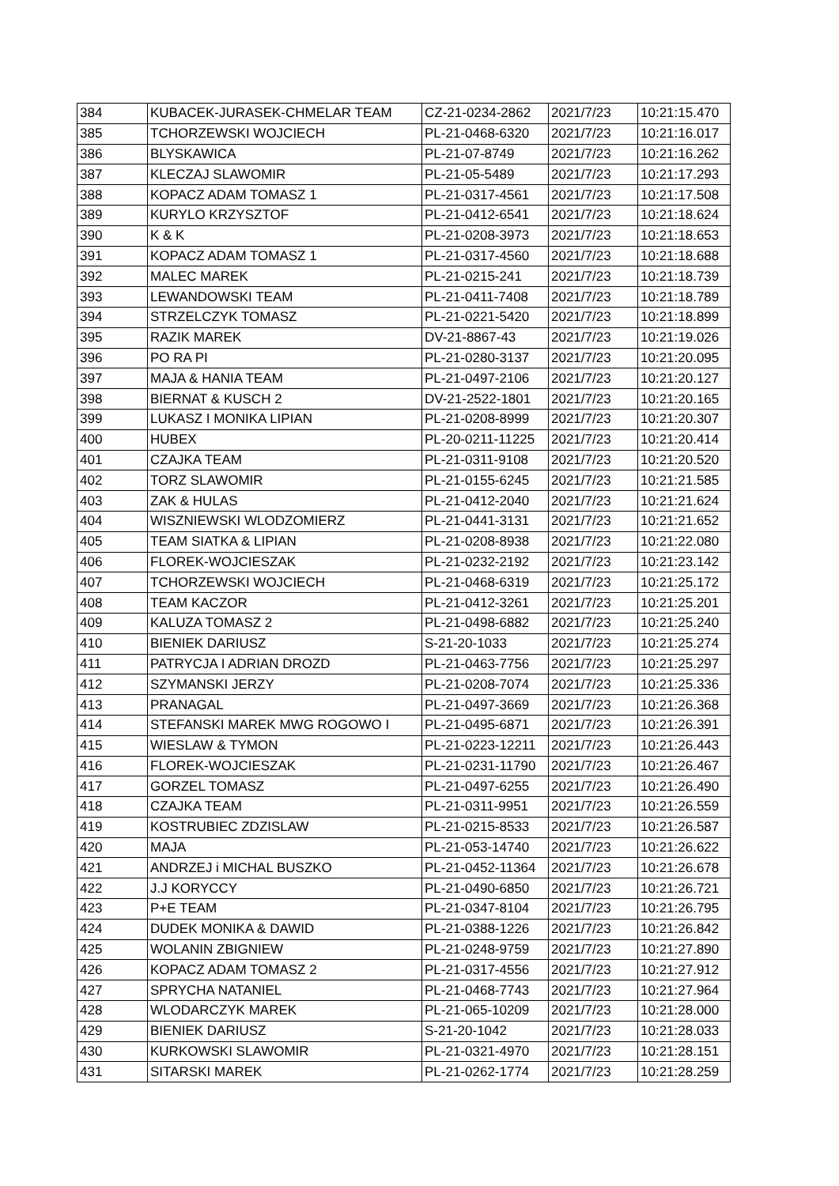| 384 | KUBACEK-JURASEK-CHMELAR TEAM | CZ-21-0234-2862 | 2021/7/23 | 10:21:15.470 |
| 385 | TCHORZEWSKI WOJCIECH | PL-21-0468-6320 | 2021/7/23 | 10:21:16.017 |
| 386 | BLYSKAWICA | PL-21-07-8749 | 2021/7/23 | 10:21:16.262 |
| 387 | KLECZAJ SLAWOMIR | PL-21-05-5489 | 2021/7/23 | 10:21:17.293 |
| 388 | KOPACZ ADAM TOMASZ 1 | PL-21-0317-4561 | 2021/7/23 | 10:21:17.508 |
| 389 | KURYLO KRZYSZTOF | PL-21-0412-6541 | 2021/7/23 | 10:21:18.624 |
| 390 | K & K | PL-21-0208-3973 | 2021/7/23 | 10:21:18.653 |
| 391 | KOPACZ ADAM TOMASZ 1 | PL-21-0317-4560 | 2021/7/23 | 10:21:18.688 |
| 392 | MALEC MAREK | PL-21-0215-241 | 2021/7/23 | 10:21:18.739 |
| 393 | LEWANDOWSKI TEAM | PL-21-0411-7408 | 2021/7/23 | 10:21:18.789 |
| 394 | STRZELCZYK TOMASZ | PL-21-0221-5420 | 2021/7/23 | 10:21:18.899 |
| 395 | RAZIK MAREK | DV-21-8867-43 | 2021/7/23 | 10:21:19.026 |
| 396 | PO RA PI | PL-21-0280-3137 | 2021/7/23 | 10:21:20.095 |
| 397 | MAJA & HANIA TEAM | PL-21-0497-2106 | 2021/7/23 | 10:21:20.127 |
| 398 | BIERNAT & KUSCH 2 | DV-21-2522-1801 | 2021/7/23 | 10:21:20.165 |
| 399 | LUKASZ I MONIKA LIPIAN | PL-21-0208-8999 | 2021/7/23 | 10:21:20.307 |
| 400 | HUBEX | PL-20-0211-11225 | 2021/7/23 | 10:21:20.414 |
| 401 | CZAJKA TEAM | PL-21-0311-9108 | 2021/7/23 | 10:21:20.520 |
| 402 | TORZ SLAWOMIR | PL-21-0155-6245 | 2021/7/23 | 10:21:21.585 |
| 403 | ZAK & HULAS | PL-21-0412-2040 | 2021/7/23 | 10:21:21.624 |
| 404 | WISZNIEWSKI WLODZOMIERZ | PL-21-0441-3131 | 2021/7/23 | 10:21:21.652 |
| 405 | TEAM SIATKA & LIPIAN | PL-21-0208-8938 | 2021/7/23 | 10:21:22.080 |
| 406 | FLOREK-WOJCIESZAK | PL-21-0232-2192 | 2021/7/23 | 10:21:23.142 |
| 407 | TCHORZEWSKI WOJCIECH | PL-21-0468-6319 | 2021/7/23 | 10:21:25.172 |
| 408 | TEAM KACZOR | PL-21-0412-3261 | 2021/7/23 | 10:21:25.201 |
| 409 | KALUZA TOMASZ 2 | PL-21-0498-6882 | 2021/7/23 | 10:21:25.240 |
| 410 | BIENIEK DARIUSZ | S-21-20-1033 | 2021/7/23 | 10:21:25.274 |
| 411 | PATRYCJA I ADRIAN DROZD | PL-21-0463-7756 | 2021/7/23 | 10:21:25.297 |
| 412 | SZYMANSKI JERZY | PL-21-0208-7074 | 2021/7/23 | 10:21:25.336 |
| 413 | PRANAGAL | PL-21-0497-3669 | 2021/7/23 | 10:21:26.368 |
| 414 | STEFANSKI MAREK MWG ROGOWO I | PL-21-0495-6871 | 2021/7/23 | 10:21:26.391 |
| 415 | WIESLAW & TYMON | PL-21-0223-12211 | 2021/7/23 | 10:21:26.443 |
| 416 | FLOREK-WOJCIESZAK | PL-21-0231-11790 | 2021/7/23 | 10:21:26.467 |
| 417 | GORZEL TOMASZ | PL-21-0497-6255 | 2021/7/23 | 10:21:26.490 |
| 418 | CZAJKA TEAM | PL-21-0311-9951 | 2021/7/23 | 10:21:26.559 |
| 419 | KOSTRUBIEC ZDZISLAW | PL-21-0215-8533 | 2021/7/23 | 10:21:26.587 |
| 420 | MAJA | PL-21-053-14740 | 2021/7/23 | 10:21:26.622 |
| 421 | ANDRZEJ i MICHAL BUSZKO | PL-21-0452-11364 | 2021/7/23 | 10:21:26.678 |
| 422 | J.J KORYCCY | PL-21-0490-6850 | 2021/7/23 | 10:21:26.721 |
| 423 | P+E TEAM | PL-21-0347-8104 | 2021/7/23 | 10:21:26.795 |
| 424 | DUDEK MONIKA & DAWID | PL-21-0388-1226 | 2021/7/23 | 10:21:26.842 |
| 425 | WOLANIN ZBIGNIEW | PL-21-0248-9759 | 2021/7/23 | 10:21:27.890 |
| 426 | KOPACZ ADAM TOMASZ 2 | PL-21-0317-4556 | 2021/7/23 | 10:21:27.912 |
| 427 | SPRYCHA NATANIEL | PL-21-0468-7743 | 2021/7/23 | 10:21:27.964 |
| 428 | WLODARCZYK MAREK | PL-21-065-10209 | 2021/7/23 | 10:21:28.000 |
| 429 | BIENIEK DARIUSZ | S-21-20-1042 | 2021/7/23 | 10:21:28.033 |
| 430 | KURKOWSKI SLAWOMIR | PL-21-0321-4970 | 2021/7/23 | 10:21:28.151 |
| 431 | SITARSKI MAREK | PL-21-0262-1774 | 2021/7/23 | 10:21:28.259 |